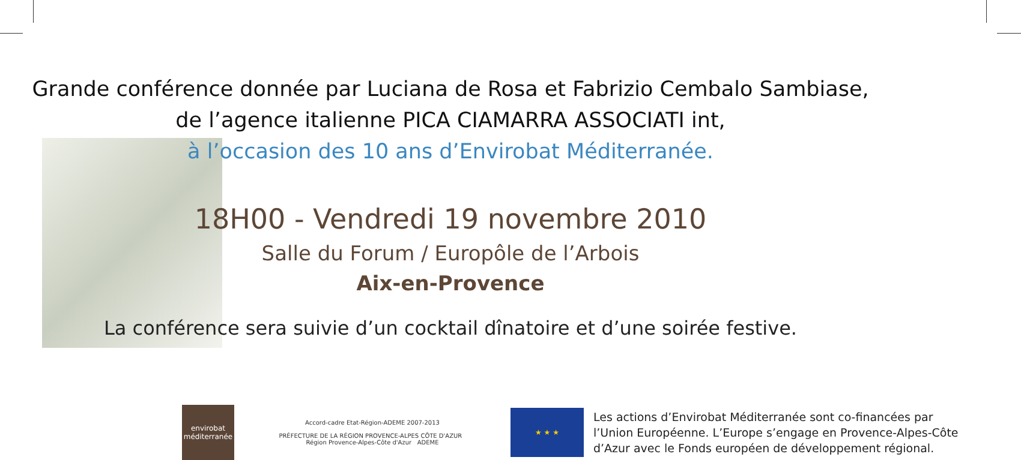Grande conférence donnée par Luciana de Rosa et Fabrizio Cembalo Sambiase,
de l’agence italienne PICA CIAMARRA ASSOCIATI int,
à l’occasion des 10 ans d’Envirobat Méditerranée.
18H00 - Vendredi 19 novembre 2010
Salle du Forum / Europôle de l’Arbois
Aix-en-Provence
La conférence sera suivie d’un cocktail dînatoire et d’une soirée festive.
envirobat méditerranée
Accord-cadre Etat-Région-ADEME 2007-2013
PRÉFECTURE DE LA RÉGION PROVENCE-ALPES CÔTE D'AZUR Région Provence-Alpes-Côte d'Azur ADEME
★ ★ ★
Les actions d’Envirobat Méditerranée sont co-financées par l’Union Européenne. L’Europe s’engage en Provence-Alpes-Côte d’Azur avec le Fonds européen de développement régional.